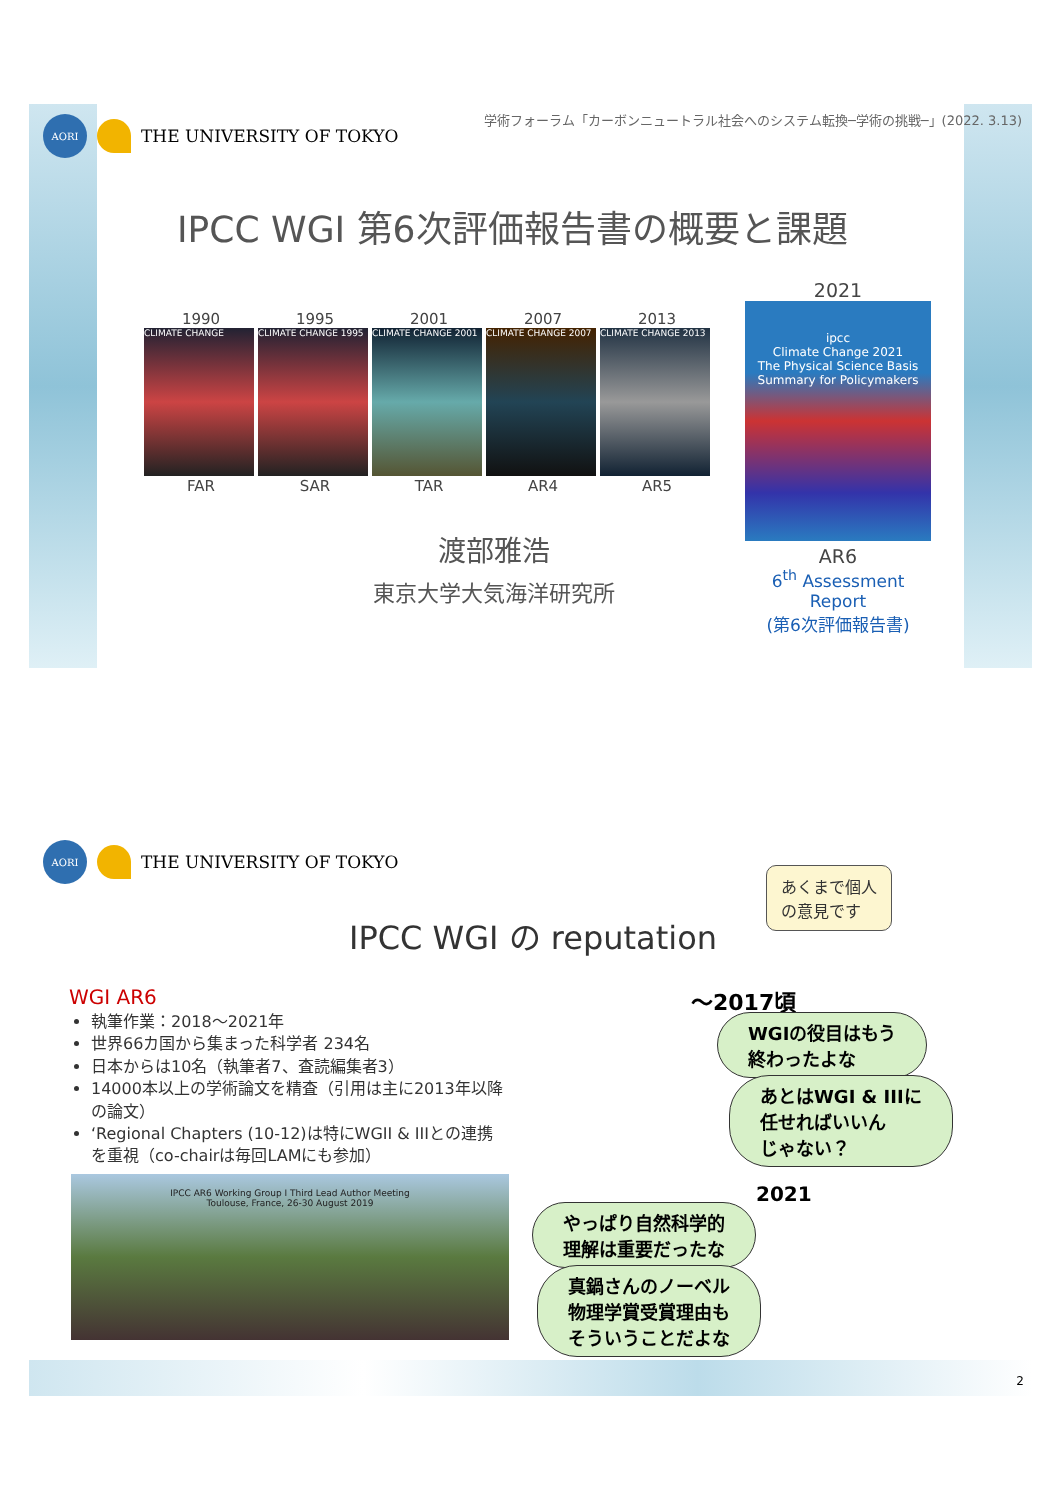AORI
THE UNIVERSITY OF TOKYO
学術フォーラム「カーボンニュートラル社会へのシステム転換─学術の挑戦─」(2022. 3.13)
IPCC WGI 第6次評価報告書の概要と課題
1990 1995 2001 2007 2013
CLIMATE CHANGE CLIMATE CHANGE 1995 CLIMATE CHANGE 2001 CLIMATE CHANGE 2007 CLIMATE CHANGE 2013
FAR SAR TAR AR4 AR5
2021
ipcc
Climate Change 2021
The Physical Science Basis
Summary for Policymakers
AR6
6<sup>th</sup> Assessment Report
(第6次評価報告書)
渡部雅浩
東京大学大気海洋研究所
AORI
THE UNIVERSITY OF TOKYO
IPCC WGI の reputation
あくまで個人
の意見です
WGI AR6
執筆作業：2018〜2021年
世界66カ国から集まった科学者 234名
日本からは10名（執筆者7、査読編集者3）
14000本以上の学術論文を精査（引用は主に2013年以降の論文）
‘Regional Chapters (10-12)は特にWGII & IIIとの連携を重視（co-chairは毎回LAMにも参加）
IPCC AR6 Working Group I Third Lead Author Meeting
Toulouse, France, 26-30 August 2019
〜2017頃
WGIの役目はもう
終わったよな
あとはWGI & IIIに
任せればいいん
じゃない？
2021
やっぱり自然科学的
理解は重要だったな
真鍋さんのノーベル
物理学賞受賞理由も
そういうことだよな
2